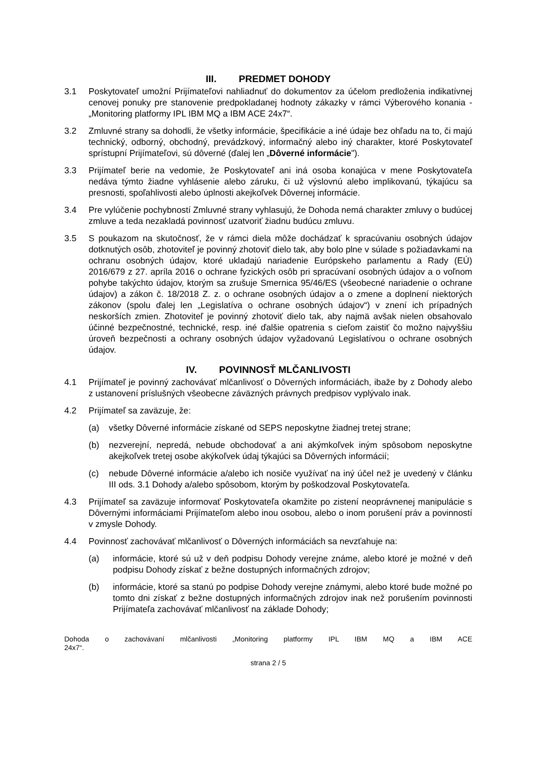III. PREDMET DOHODY
3.1 Poskytovateľ umožní Prijímateľovi nahliadnuť do dokumentov za účelom predloženia indikatívnej cenovej ponuky pre stanovenie predpokladanej hodnoty zákazky v rámci Výberového konania - „Monitoring platformy IPL IBM MQ a IBM ACE 24x7“.
3.2 Zmluvné strany sa dohodli, že všetky informácie, špecifikácie a iné údaje bez ohľadu na to, či majú technický, odborný, obchodný, prevádzkový, informačný alebo iný charakter, ktoré Poskytovateľ sprístupní Prijímateľovi, sú dôverné (ďalej len „Dôverné informácie").
3.3 Prijímateľ berie na vedomie, že Poskytovateľ ani iná osoba konajúca v mene Poskytovateľa nedáva týmto žiadne vyhlásenie alebo záruku, či už výslovnú alebo implikovanú, týkajúcu sa presnosti, spoľahlivosti alebo úplnosti akejkoľvek Dôvernej informácie.
3.4 Pre vylúčenie pochybností Zmluvné strany vyhlasujú, že Dohoda nemá charakter zmluvy o budúcej zmluve a teda nezakladá povinnosť uzatvoriť žiadnu budúcu zmluvu.
3.5 S poukazom na skutočnosť, že v rámci diela môže dochádzať k spracúvaniu osobných údajov dotknutých osôb, zhotoviteľ je povinný zhotoviť dielo tak, aby bolo plne v súlade s požiadavkami na ochranu osobných údajov, ktoré ukladajú nariadenie Európskeho parlamentu a Rady (EÚ) 2016/679 z 27. apríla 2016 o ochrane fyzických osôb pri spracúvaní osobných údajov a o voľnom pohybe takýchto údajov, ktorým sa zrušuje Smernica 95/46/ES (všeobecné nariadenie o ochrane údajov) a zákon č. 18/2018 Z. z. o ochrane osobných údajov a o zmene a doplnení niektorých zákonov (spolu ďalej len „Legislatíva o ochrane osobných údajov“) v znení ich prípadných neskorších zmien. Zhotoviteľ je povinný zhotoviť dielo tak, aby najmä avšak nielen obsahovalo účinné bezpečnostné, technické, resp. iné ďalšie opatrenia s cieľom zaistiť čo možno najvyššiu úroveň bezpečnosti a ochrany osobných údajov vyžadovanú Legislatívou o ochrane osobných údajov.
IV. POVINNOSŤ MLČANLIVOSTI
4.1 Prijímateľ je povinný zachovávať mlčanlivosť o Dôverných informáciách, ibaže by z Dohody alebo z ustanovení príslušných všeobecne záväzných právnych predpisov vyplývalo inak.
4.2 Prijímateľ sa zaväzuje, že:
(a) všetky Dôverné informácie získané od SEPS neposkytne žiadnej tretej strane;
(b) nezverejní, nepredá, nebude obchodovať a ani akýmkoľvek iným spôsobom neposkytne akejkoľvek tretej osobe akýkoľvek údaj týkajúci sa Dôverných informácií;
(c) nebude Dôverné informácie a/alebo ich nosiče využívať na iný účel než je uvedený v článku III ods. 3.1 Dohody a/alebo spôsobom, ktorým by poškodzoval Poskytovateľa.
4.3 Prijímateľ sa zaväzuje informovať Poskytovateľa okamžite po zistení neoprávnenej manipulácie s Dôvernými informáciami Prijímateľom alebo inou osobou, alebo o inom porušení práv a povinností v zmysle Dohody.
4.4 Povinnosť zachovávať mlčanlivosť o Dôverných informáciách sa nevzťahuje na:
(a) informácie, ktoré sú už v deň podpisu Dohody verejne známe, alebo ktoré je možné v deň podpisu Dohody získať z bežne dostupných informačných zdrojov;
(b) informácie, ktoré sa stanú po podpise Dohody verejne známymi, alebo ktoré bude možné po tomto dni získať z bežne dostupných informačných zdrojov inak než porušením povinnosti Prijímateľa zachovávať mlčanlivosť na základe Dohody;
Dohoda o zachovávaní mlčanlivosti „Monitoring platformy IPL IBM MQ a IBM ACE
24x7“.
strana 2 / 5